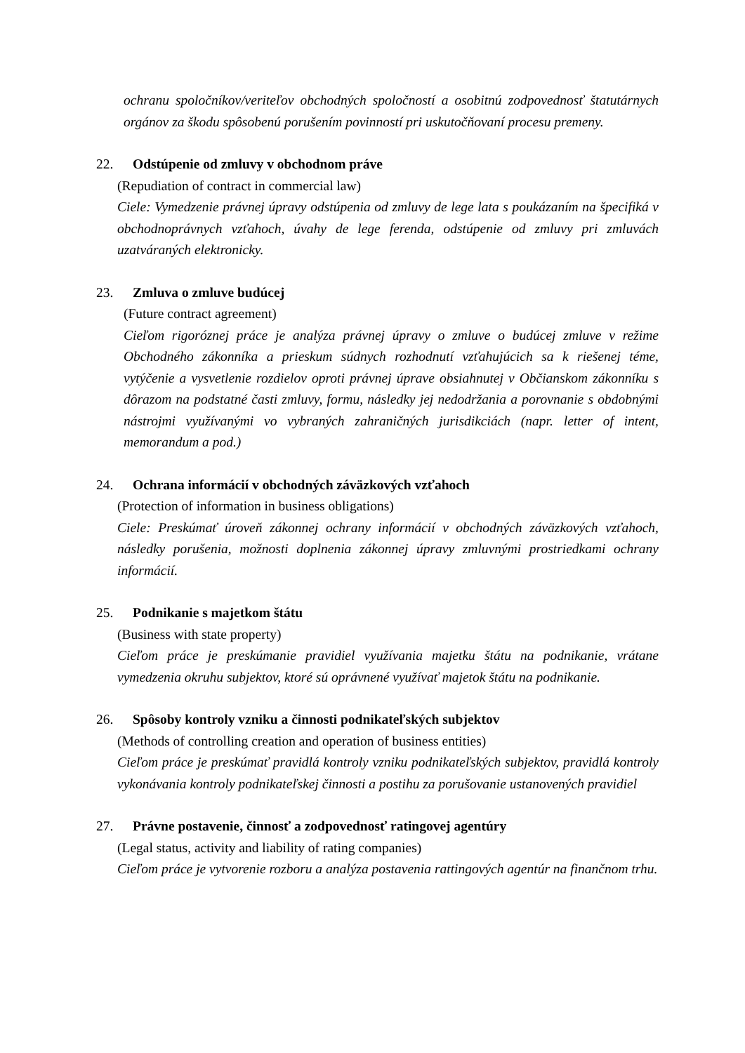ochranu spoločníkov/veriteľov obchodných spoločností a osobitnú zodpovednosť štatutárnych orgánov za škodu spôsobenú porušením povinností pri uskutočňovaní procesu premeny.
22. Odstúpenie od zmluvy v obchodnom práve
(Repudiation of contract in commercial law)
Ciele: Vymedzenie právnej úpravy odstúpenia od zmluvy de lege lata s poukázaním na špecifiká v obchodnoprávnych vzťahoch, úvahy de lege ferenda, odstúpenie od zmluvy pri zmluvách uzatváraných elektronicky.
23. Zmluva o zmluve budúcej
(Future contract agreement)
Cieľom rigoróznej práce je analýza právnej úpravy o zmluve o budúcej zmluve v režime Obchodného zákonníka a prieskum súdnych rozhodnutí vzťahujúcich sa k riešenej téme, vytýčenie a vysvetlenie rozdielov oproti právnej úprave obsiahnutej v Občianskom zákonníku s dôrazom na podstatné časti zmluvy, formu, následky jej nedodržania a porovnanie s obdobnými nástrojmi využívanými vo vybraných zahraničných jurisdikciách (napr. letter of intent, memorandum a pod.)
24. Ochrana informácií v obchodných záväzkových vzťahoch
(Protection of information in business obligations)
Ciele: Preskúmať úroveň zákonnej ochrany informácií v obchodných záväzkových vzťahoch, následky porušenia, možnosti doplnenia zákonnej úpravy zmluvnými prostriedkami ochrany informácií.
25. Podnikanie s majetkom štátu
(Business with state property)
Cieľom práce je preskúmanie pravidiel využívania majetku štátu na podnikanie, vrátane vymedzenia okruhu subjektov, ktoré sú oprávnené využívať majetok štátu na podnikanie.
26. Spôsoby kontroly vzniku a činnosti podnikateľských subjektov
(Methods of controlling creation and operation of business entities)
Cieľom práce je preskúmať pravidlá kontroly vzniku podnikateľských subjektov, pravidlá kontroly vykonávania kontroly podnikateľskej činnosti a postihu za porušovanie ustanovených pravidiel
27. Právne postavenie, činnosť a zodpovednosť ratingovej agentúry
(Legal status, activity and liability of rating companies)
Cieľom práce je vytvorenie rozboru a analýza postavenia rattingových agentúr na finančnom trhu.